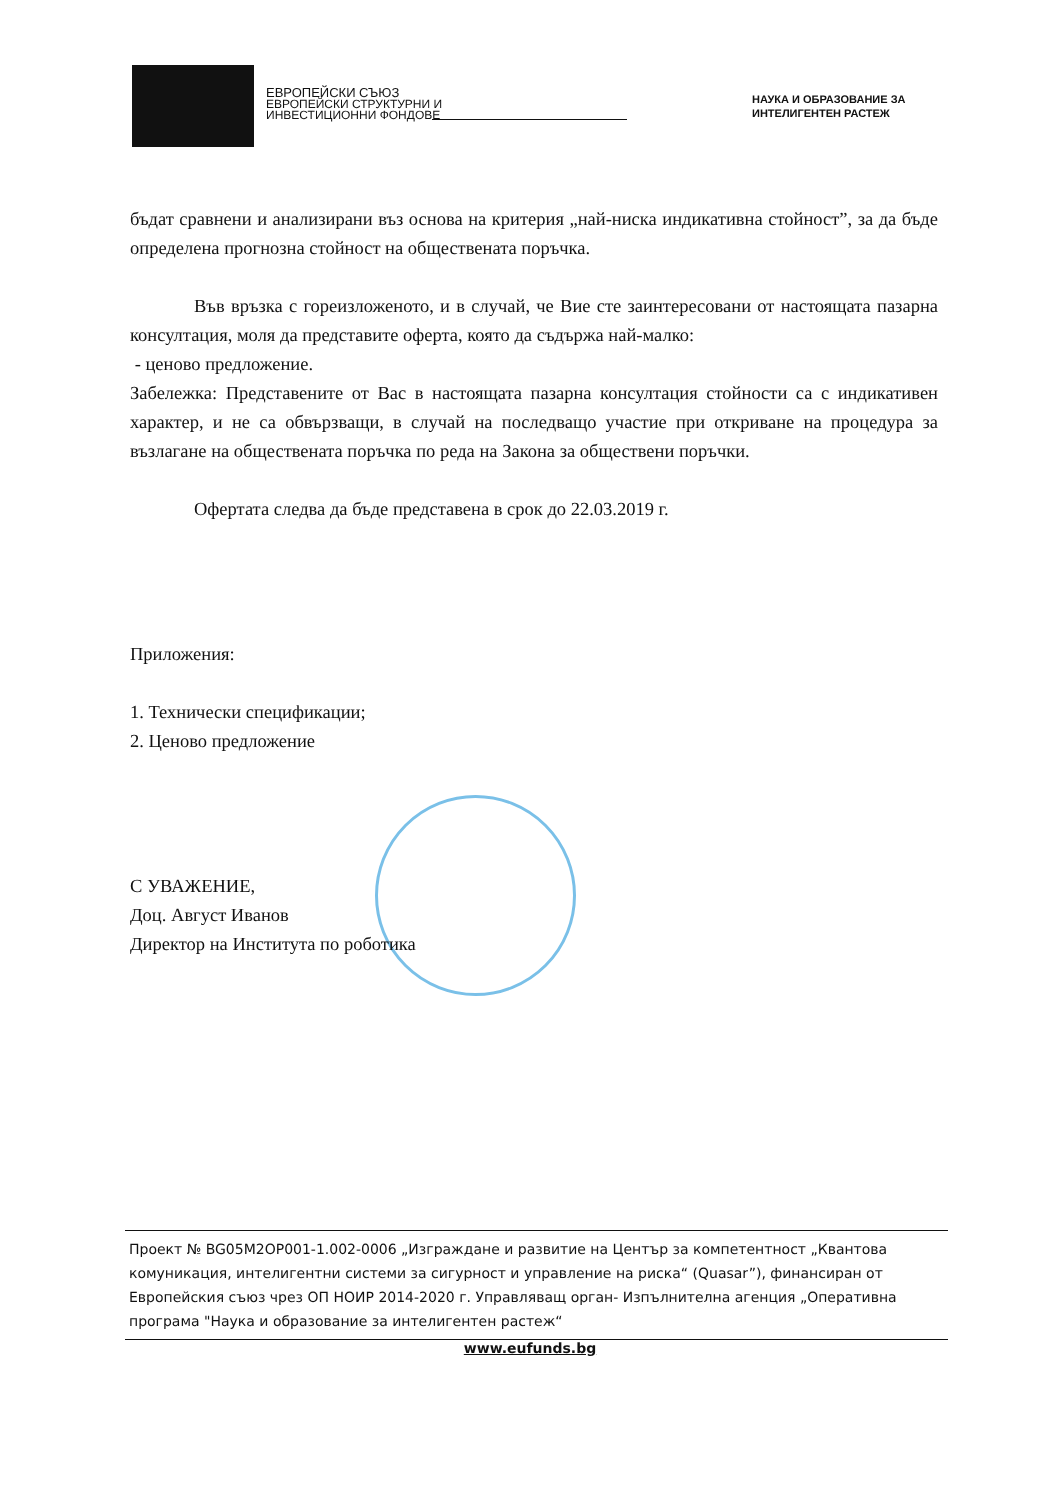ЕВРОПЕЙСКИ СЪЮЗ
ЕВРОПЕЙСКИ СТРУКТУРНИ И
ИНВЕСТИЦИОННИ ФОНДОВЕ
НАУКА И ОБРАЗОВАНИЕ ЗА
ИНТЕЛИГЕНТЕН РАСТЕЖ
бъдат сравнени и анализирани въз основа на критерия „най-ниска индикативна стойност”, за да бъде определена прогнозна стойност на обществената поръчка.
Във връзка с гореизложеното, и в случай, че Вие сте заинтересовани от настоящата пазарна консултация, моля да представите оферта, която да съдържа най-малко:
- ценово предложение.
Забележка: Представените от Вас в настоящата пазарна консултация стойности са с индикативен характер, и не са обвързващи, в случай на последващо участие при откриване на процедура за възлагане на обществената поръчка по реда на Закона за обществени поръчки.
Офертата следва да бъде представена в срок до 22.03.2019 г.
Приложения:
1. Технически спецификации;
2. Ценово предложение
С УВАЖЕНИЕ,
Доц. Август Иванов
Директор на Института по роботика
Проект № BG05M2OP001-1.002-0006 „Изграждане и развитие на Център за компетентност „Квантова комуникация, интелигентни системи за сигурност и управление на риска“ (Quasar”), финансиран от Европейския съюз чрез ОП НОИР 2014-2020 г. Управляващ орган- Изпълнителна агенция „Оперативна програма "Наука и образование за интелигентен растеж“
www.eufunds.bg